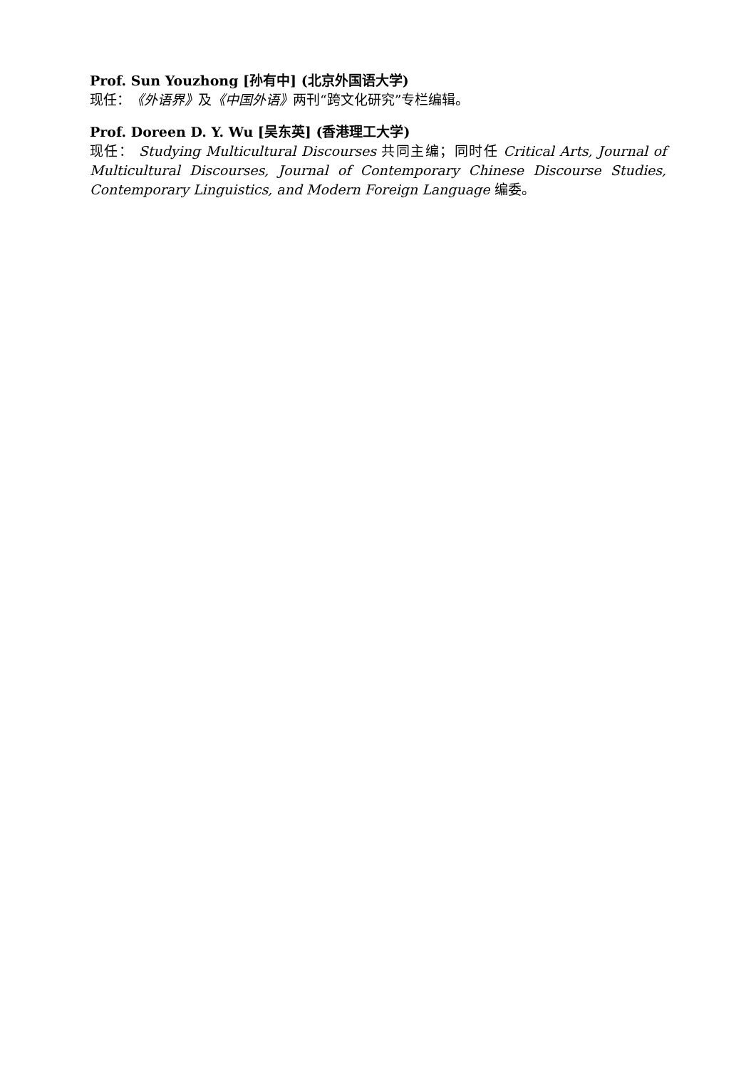Prof. Sun Youzhong [孙有中] (北京外国语大学)
现任：《外语界》及《中国外语》两刊“跨文化研究”专栏编辑。
Prof. Doreen D. Y. Wu [吴东英] (香港理工大学)
现任： Studying Multicultural Discourses 共同主编；同时任 Critical Arts, Journal of Multicultural Discourses, Journal of Contemporary Chinese Discourse Studies, Contemporary Linguistics, and Modern Foreign Language 编委。